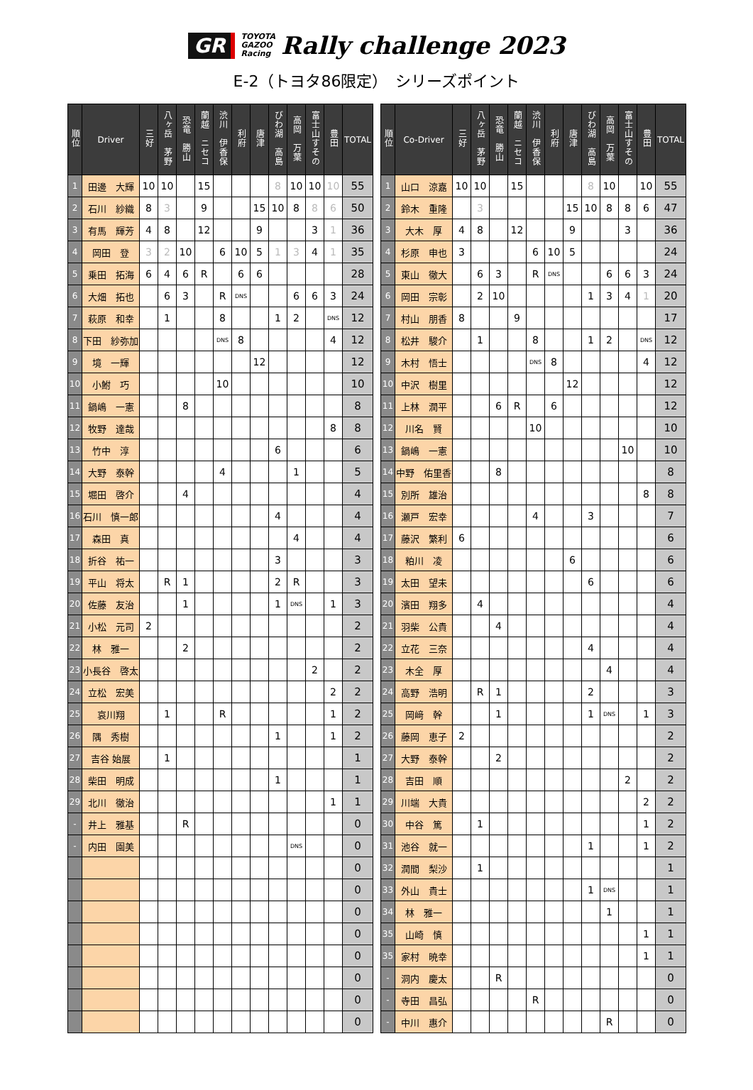GR TOYOTA
GAZOO
Racing Rally challenge 2023
E-2（トヨタ86限定）　シリーズポイント
| 順位 | Driver | 三好 | 八ヶ岳 茅野 | 恐竜 勝山 | 蘭越 ニセコ | 渋川 伊香保 | 利府 | 唐津 | びわ湖 高島 | 高岡 万葉 | 富士山すその | 豊田 | TOTAL |
| --- | --- | --- | --- | --- | --- | --- | --- | --- | --- | --- | --- | --- | --- |
| 1 | 田邊 大輝 | 10 | 10 | | 15 | | | | 8 | 10 | 10 | 10 | 55 |
| 2 | 石川 紗織 | 8 | 3 | | 9 | | | 15 | 10 | 8 | 8 | 6 | 50 |
| 3 | 有馬 輝芳 | 4 | 8 | | 12 | | | 9 | | | 3 | 1 | 36 |
| 4 | 岡田 登 | 3 | 2 | 10 | | 6 | 10 | 5 | 1 | 3 | 4 | 1 | 35 |
| 5 | 乗田 拓海 | 6 | 4 | 6 | R | | 6 | 6 | | | | | 28 |
| 6 | 大畑 拓也 | | 6 | 3 | | R | DNS | | | 6 | 6 | 3 | 24 |
| 7 | 萩原 和幸 | | 1 | | | 8 | | | 1 | 2 | | DNS | 12 |
| 8 | 下田 紗弥加 | | | | | DNS | 8 | | | | | 4 | 12 |
| 9 | 境 一輝 | | | | | | | 12 | | | | | 12 |
| 10 | 小鮒 巧 | | | | | 10 | | | | | | | 10 |
| 11 | 鍋嶋 一憲 | | | 8 | | | | | | | | | 8 |
| 12 | 牧野 達哉 | | | | | | | | | | | 8 | 8 |
| 13 | 竹中 淳 | | | | | | | | 6 | | | | 6 |
| 14 | 大野 泰幹 | | | | | 4 | | | | 1 | | | 5 |
| 15 | 堀田 啓介 | | | 4 | | | | | | | | | 4 |
| 16 | 石川 慎一郎 | | | | | | | | 4 | | | | 4 |
| 17 | 森田 真 | | | | | | | | | 4 | | | 4 |
| 18 | 折谷 祐一 | | | | | | | | 3 | | | | 3 |
| 19 | 平山 将太 | | R | 1 | | | | | 2 | R | | | 3 |
| 20 | 佐藤 友治 | | | 1 | | | | | 1 | DNS | | 1 | 3 |
| 21 | 小松 元司 | 2 | | | | | | | | | | | 2 |
| 22 | 林 雅一 | | | 2 | | | | | | | | | 2 |
| 23 | 小長谷 啓太 | | | | | | | | | | 2 | | 2 |
| 24 | 立松 宏美 | | | | | | | | | | | 2 | 2 |
| 25 | 哀川翔 | | 1 | | | R | | | | | | 1 | 2 |
| 26 | 隅 秀樹 | | | | | | | | 1 | | | 1 | 2 |
| 27 | 吉谷 始展 | | 1 | | | | | | | | | | 1 |
| 28 | 柴田 明成 | | | | | | | | 1 | | | | 1 |
| 29 | 北川 徹治 | | | | | | | | | | | 1 | 1 |
| - | 井上 雅基 | | | R | | | | | | | | | 0 |
| - | 内田 園美 | | | | | | | | | DNS | | | 0 |
| | | | | | | | | | | | | | 0 |
| | | | | | | | | | | | | | 0 |
| | | | | | | | | | | | | | 0 |
| | | | | | | | | | | | | | 0 |
| | | | | | | | | | | | | | 0 |
| | | | | | | | | | | | | | 0 |
| | | | | | | | | | | | | | 0 |
| | | | | | | | | | | | | | 0 |
| 順位 | Co-Driver | 三好 | 八ヶ岳 茅野 | 恐竜 勝山 | 蘭越 ニセコ | 渋川 伊香保 | 利府 | 唐津 | びわ湖 高島 | 高岡 万葉 | 富士山すその | 豊田 | TOTAL |
| --- | --- | --- | --- | --- | --- | --- | --- | --- | --- | --- | --- | --- | --- |
| 1 | 山口 涼嘉 | 10 | 10 | | 15 | | | | 8 | 10 | | 10 | 55 |
| 2 | 鈴木 重隆 | | 3 | | | | | 15 | 10 | 8 | 8 | 6 | 47 |
| 3 | 大木 厚 | 4 | 8 | | 12 | | | 9 | | | 3 | | 36 |
| 4 | 杉原 申也 | 3 | | | | 6 | 10 | 5 | | | | | 24 |
| 5 | 東山 徹大 | | 6 | 3 | | R | DNS | | | 6 | 6 | 3 | 24 |
| 6 | 岡田 宗彰 | | 2 | 10 | | | | | 1 | 3 | 4 | 1 | 20 |
| 7 | 村山 朋香 | 8 | | | 9 | | | | | | | | 17 |
| 8 | 松井 駿介 | | 1 | | | 8 | | | 1 | 2 | | DNS | 12 |
| 9 | 木村 悟士 | | | | | DNS | 8 | | | | | 4 | 12 |
| 10 | 中沢 樹里 | | | | | | | 12 | | | | | 12 |
| 11 | 上林 潤平 | | | 6 | R | | 6 | | | | | | 12 |
| 12 | 川名 賢 | | | | | 10 | | | | | | | 10 |
| 13 | 鍋嶋 一憲 | | | | | | | | | | 10 | | 10 |
| 14 | 中野 佑里香 | | | 8 | | | | | | | | | 8 |
| 15 | 別所 雄治 | | | | | | | | | | | 8 | 8 |
| 16 | 瀬戸 宏幸 | | | | | 4 | | | 3 | | | | 7 |
| 17 | 藤沢 繁利 | 6 | | | | | | | | | | | 6 |
| 18 | 粕川 凌 | | | | | | | 6 | | | | | 6 |
| 19 | 太田 望未 | | | | | | | | 6 | | | | 6 |
| 20 | 濱田 翔多 | | 4 | | | | | | | | | | 4 |
| 21 | 羽柴 公貴 | | | 4 | | | | | | | | | 4 |
| 22 | 立花 三奈 | | | | | | | | 4 | | | | 4 |
| 23 | 木全 厚 | | | | | | | | | 4 | | | 4 |
| 24 | 高野 浩明 | | R | 1 | | | | | 2 | | | | 3 |
| 25 | 岡﨑 幹 | | | 1 | | | | | 1 | DNS | | 1 | 3 |
| 26 | 藤岡 恵子 | 2 | | | | | | | | | | | 2 |
| 27 | 大野 泰幹 | | | 2 | | | | | | | | | 2 |
| 28 | 吉田 順 | | | | | | | | | | 2 | | 2 |
| 29 | 川端 大貴 | | | | | | | | | | | 2 | 2 |
| 30 | 中谷 篤 | | 1 | | | | | | | | | 1 | 2 |
| 31 | 池谷 就一 | | | | | | | | 1 | | | 1 | 2 |
| 32 | 潤間 梨沙 | | 1 | | | | | | | | | | 1 |
| 33 | 外山 貴士 | | | | | | | | 1 | DNS | | | 1 |
| 34 | 林 雅一 | | | | | | | | | 1 | | | 1 |
| 35 | 山崎 慎 | | | | | | | | | | | 1 | 1 |
| 35 | 家村 暁幸 | | | | | | | | | | | 1 | 1 |
| - | 洞内 慶太 | | | R | | | | | | | | | 0 |
| - | 寺田 昌弘 | | | | | R | | | | | | | 0 |
| - | 中川 惠介 | | | | | | | | | R | | | 0 |